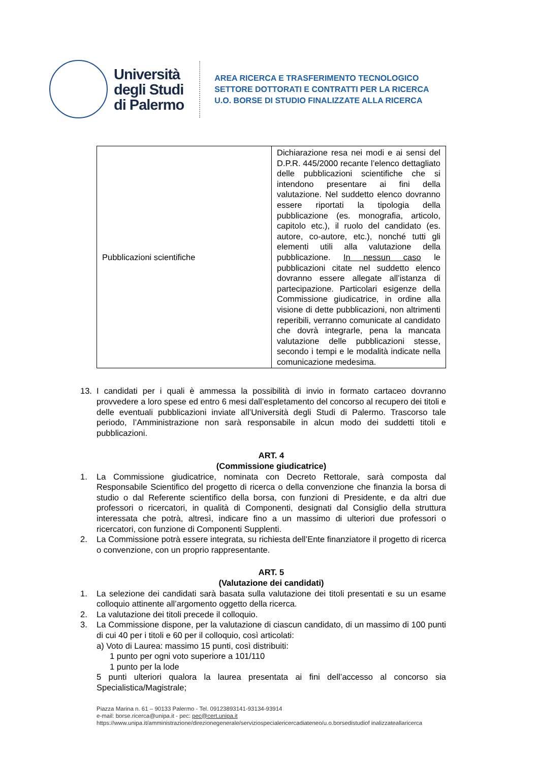Università
degli Studi
di Palermo
AREA RICERCA E TRASFERIMENTO TECNOLOGICO
SETTORE DOTTORATI E CONTRATTI PER LA RICERCA
U.O. BORSE DI STUDIO FINALIZZATE ALLA RICERCA
| Pubblicazioni scientifiche | Dichiarazione resa nei modi e ai sensi del D.P.R. 445/2000 recante l’elenco dettagliato delle pubblicazioni scientifiche che si intendono presentare ai fini della valutazione. Nel suddetto elenco dovranno essere riportati la tipologia della pubblicazione (es. monografia, articolo, capitolo etc.), il ruolo del candidato (es. autore, co-autore, etc.), nonché tutti gli elementi utili alla valutazione della pubblicazione. In nessun caso le pubblicazioni citate nel suddetto elenco dovranno essere allegate all’istanza di partecipazione. Particolari esigenze della Commissione giudicatrice, in ordine alla visione di dette pubblicazioni, non altrimenti reperibili, verranno comunicate al candidato che dovrà integrarle, pena la mancata valutazione delle pubblicazioni stesse, secondo i tempi e le modalità indicate nella comunicazione medesima. |
13. I candidati per i quali è ammessa la possibilità di invio in formato cartaceo dovranno provvedere a loro spese ed entro 6 mesi dall’espletamento del concorso al recupero dei titoli e delle eventuali pubblicazioni inviate all’Università degli Studi di Palermo. Trascorso tale periodo, l’Amministrazione non sarà responsabile in alcun modo dei suddetti titoli e pubblicazioni.
ART. 4
(Commissione giudicatrice)
1. La Commissione giudicatrice, nominata con Decreto Rettorale, sarà composta dal Responsabile Scientifico del progetto di ricerca o della convenzione che finanzia la borsa di studio o dal Referente scientifico della borsa, con funzioni di Presidente, e da altri due professori o ricercatori, in qualità di Componenti, designati dal Consiglio della struttura interessata che potrà, altresì, indicare fino a un massimo di ulteriori due professori o ricercatori, con funzione di Componenti Supplenti.
2. La Commissione potrà essere integrata, su richiesta dell’Ente finanziatore il progetto di ricerca o convenzione, con un proprio rappresentante.
ART. 5
(Valutazione dei candidati)
1. La selezione dei candidati sarà basata sulla valutazione dei titoli presentati e su un esame colloquio attinente all’argomento oggetto della ricerca.
2. La valutazione dei titoli precede il colloquio.
3. La Commissione dispone, per la valutazione di ciascun candidato, di un massimo di 100 punti di cui 40 per i titoli e 60 per il colloquio, così articolati:
a) Voto di Laurea: massimo 15 punti, così distribuiti:
1 punto per ogni voto superiore a 101/110
1 punto per la lode
5 punti ulteriori qualora la laurea presentata ai fini dell’accesso al concorso sia Specialistica/Magistrale;
Piazza Marina n. 61 – 90133 Palermo - Tel. 09123893141-93134-93914
e-mail: borse.ricerca@unipa.it - pec: pec@cert.unipa.it
https://www.unipa.it/amministrazione/direzionegenerale/serviziospecialericercadiateneo/u.o.borsedistudiof inalizzateallaricerca